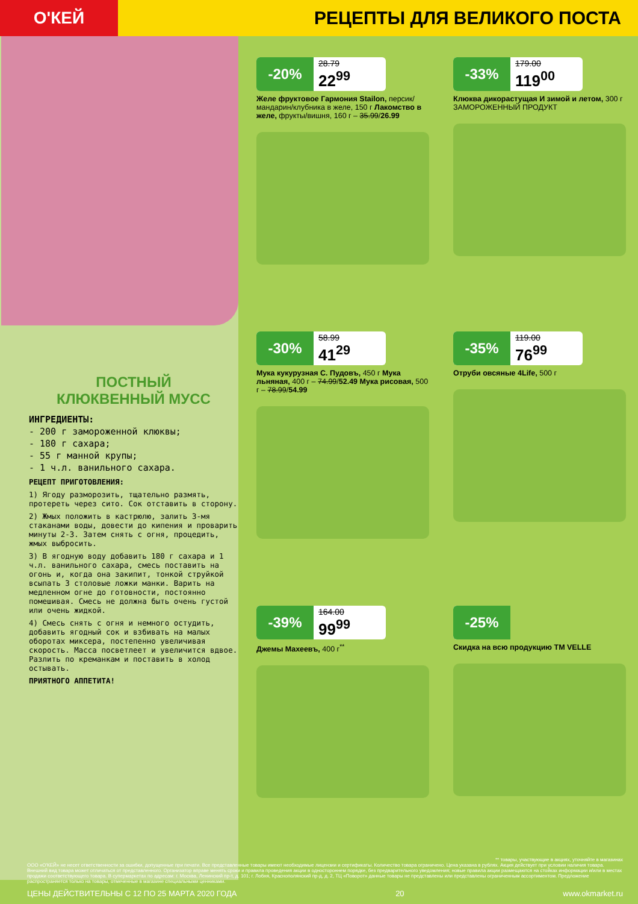О'КЕЙ
РЕЦЕПТЫ ДЛЯ ВЕЛИКОГО ПОСТА
ПОСТНЫЙ
КЛЮКВЕННЫЙ МУСС
ИНГРЕДИЕНТЫ:
- 200 г замороженной клюквы;
- 180 г сахара;
- 55 г манной крупы;
- 1 ч.л. ванильного сахара.
РЕЦЕПТ ПРИГОТОВЛЕНИЯ:
1) Ягоду разморозить, тщательно размять, протереть через сито. Сок отставить в сторону.
2) Жмых положить в кастрюлю, залить 3-мя стаканами воды, довести до кипения и проварить минуты 2-3. Затем снять с огня, процедить, жмых выбросить.
3) В ягодную воду добавить 180 г сахара и 1 ч.л. ванильного сахара, смесь поставить на огонь и, когда она закипит, тонкой струйкой всыпать 3 столовые ложки манки. Варить на медленном огне до готовности, постоянно помешивая. Смесь не должна быть очень густой или очень жидкой.
4) Смесь снять с огня и немного остудить, добавить ягодный сок и взбивать на малых оборотах миксера, постепенно увеличивая скорость. Масса посветлеет и увеличится вдвое. Разлить по креманкам и поставить в холод остывать.
ПРИЯТНОГО АППЕТИТА!
-20%
28.79
22<sup>99</sup>
Желе фруктовое Гармония Stailon, персик/мандарин/клубника в желе, 150 г Лакомство в желе, фрукты/вишня, 160 г – 35.99/26.99
-33%
179.00
119<sup>00</sup>
Клюква дикорастущая И зимой и летом, 300 г
ЗАМОРОЖЕННЫЙ ПРОДУКТ
-30%
58.99
41<sup>29</sup>
Мука кукурузная С. Пудовъ, 450 г Мука льняная, 400 г – 74.99/52.49 Мука рисовая, 500 г – 78.99/54.99
-35%
119.00
76<sup>99</sup>
Отруби овсяные 4Life, 500 г
-39%
164.00
99<sup>99</sup>
Джемы Махеевъ, 400 г<sup>**</sup>
-25%
Скидка на всю продукцию ТМ VELLE
** товары, участвующие в акциях, уточняйте в магазинах
ООО «О'КЕЙ» не несет ответственности за ошибки, допущенные при печати. Все представленные товары имеют необходимые лицензии и сертификаты. Количество товара ограничено. Цена указана в рублях. Акция действует при условии наличия товара. Внешний вид товара может отличаться от представленного. Организатор вправе менять сроки и правила проведения акции в одностороннем порядке, без предварительного уведомления; новые правила акции размещаются на стойках информации и/или в местах продажи соответствующего товара. В супермаркетах по адресам: г. Москва, Ленинский пр-т, д. 101; г. Лобня, Краснополянский пр-д, д. 2, ТЦ «Поворот» данные товары не представлены или представлены ограниченным ассортиментом. Предложение распространяется только на товары, отмеченные в магазине специальными ценниками.
ЦЕНЫ ДЕЙСТВИТЕЛЬНЫ С 12 ПО 25 МАРТА 2020 ГОДА 20 www.okmarket.ru